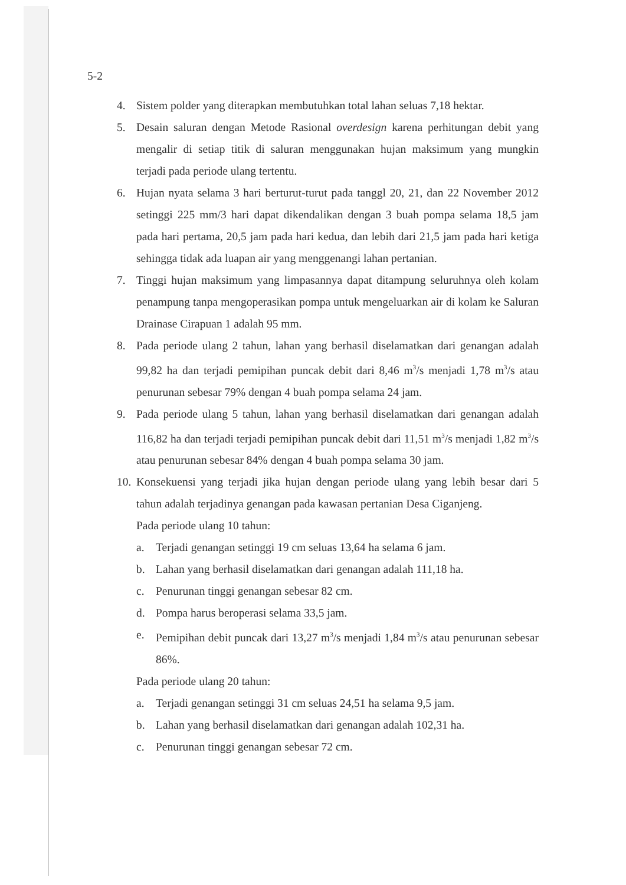5-2
4. Sistem polder yang diterapkan membutuhkan total lahan seluas 7,18 hektar.
5. Desain saluran dengan Metode Rasional overdesign karena perhitungan debit yang mengalir di setiap titik di saluran menggunakan hujan maksimum yang mungkin terjadi pada periode ulang tertentu.
6. Hujan nyata selama 3 hari berturut-turut pada tanggl 20, 21, dan 22 November 2012 setinggi 225 mm/3 hari dapat dikendalikan dengan 3 buah pompa selama 18,5 jam pada hari pertama, 20,5 jam pada hari kedua, dan lebih dari 21,5 jam pada hari ketiga sehingga tidak ada luapan air yang menggenangi lahan pertanian.
7. Tinggi hujan maksimum yang limpasannya dapat ditampung seluruhnya oleh kolam penampung tanpa mengoperasikan pompa untuk mengeluarkan air di kolam ke Saluran Drainase Cirapuan 1 adalah 95 mm.
8. Pada periode ulang 2 tahun, lahan yang berhasil diselamatkan dari genangan adalah 99,82 ha dan terjadi pemipihan puncak debit dari 8,46 m<sup>3</sup>/s menjadi 1,78 m<sup>3</sup>/s atau penurunan sebesar 79% dengan 4 buah pompa selama 24 jam.
9. Pada periode ulang 5 tahun, lahan yang berhasil diselamatkan dari genangan adalah 116,82 ha dan terjadi terjadi pemipihan puncak debit dari 11,51 m<sup>3</sup>/s menjadi 1,82 m<sup>3</sup>/s atau penurunan sebesar 84% dengan 4 buah pompa selama 30 jam.
10. Konsekuensi yang terjadi jika hujan dengan periode ulang yang lebih besar dari 5 tahun adalah terjadinya genangan pada kawasan pertanian Desa Ciganjeng.
Pada periode ulang 10 tahun:
a. Terjadi genangan setinggi 19 cm seluas 13,64 ha selama 6 jam.
b. Lahan yang berhasil diselamatkan dari genangan adalah 111,18 ha.
c. Penurunan tinggi genangan sebesar 82 cm.
d. Pompa harus beroperasi selama 33,5 jam.
e. Pemipihan debit puncak dari 13,27 m<sup>3</sup>/s menjadi 1,84 m<sup>3</sup>/s atau penurunan sebesar 86%.
Pada periode ulang 20 tahun:
a. Terjadi genangan setinggi 31 cm seluas 24,51 ha selama 9,5 jam.
b. Lahan yang berhasil diselamatkan dari genangan adalah 102,31 ha.
c. Penurunan tinggi genangan sebesar 72 cm.